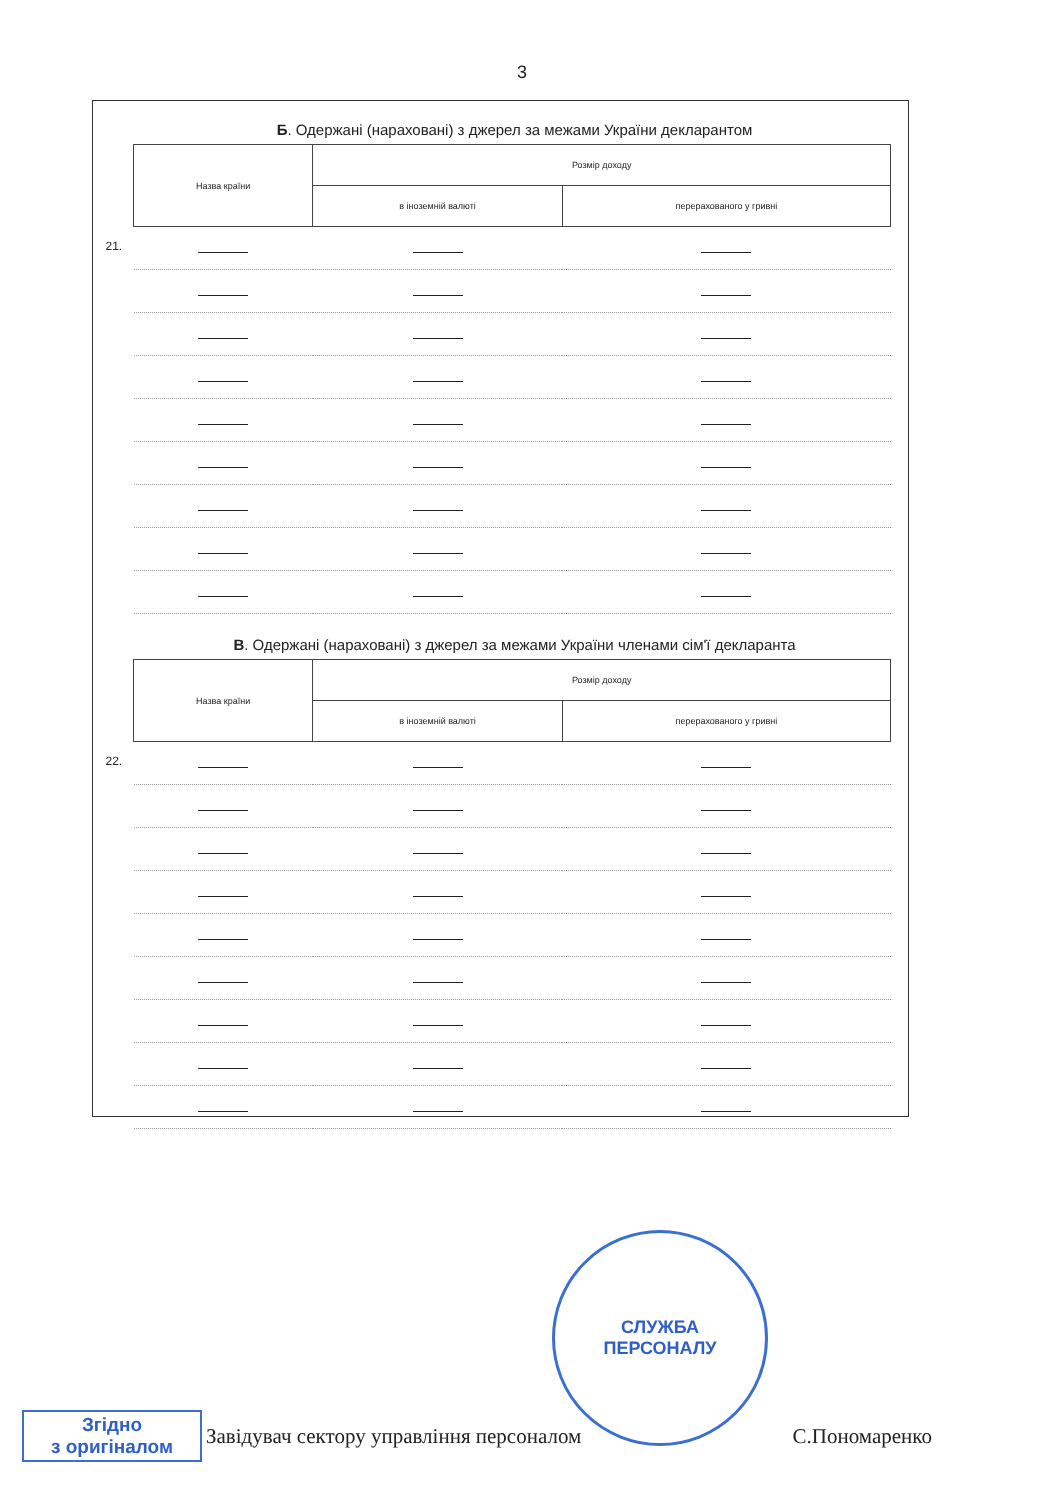3
Б. Одержані (нараховані) з джерел за межами України декларантом
| Назва країни | | Розмір доходу | |
| --- | --- | --- | --- |
| | | в іноземній валюті | перерахованого у гривні |
| 21. | | | |
В. Одержані (нараховані) з джерел за межами України членами сім'ї декларанта
| Назва країни | | Розмір доходу | |
| --- | --- | --- | --- |
| | | в іноземній валюті | перерахованого у гривні |
| 22. | | | |
СЛУЖБА
ПЕРСОНАЛУ
Згідно
з оригіналом
Завідувач сектору управління персоналом С.Пономаренко